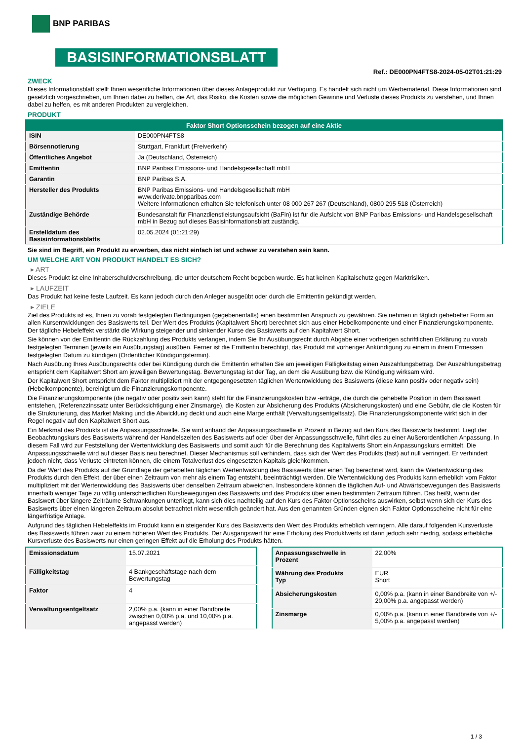BNP PARIBAS
BASISINFORMATIONSBLATT
Ref.: DE000PN4FTS8-2024-05-02T01:21:29
ZWECK
Dieses Informationsblatt stellt Ihnen wesentliche Informationen über dieses Anlageprodukt zur Verfügung. Es handelt sich nicht um Werbematerial. Diese Informationen sind gesetzlich vorgeschrieben, um Ihnen dabei zu helfen, die Art, das Risiko, die Kosten sowie die möglichen Gewinne und Verluste dieses Produkts zu verstehen, und Ihnen dabei zu helfen, es mit anderen Produkten zu vergleichen.
PRODUKT
| Faktor Short Optionsschein bezogen auf eine Aktie | |
| --- | --- |
| ISIN | DE000PN4FTS8 |
| Börsennotierung | Stuttgart, Frankfurt (Freiverkehr) |
| Öffentliches Angebot | Ja (Deutschland, Österreich) |
| Emittentin | BNP Paribas Emissions- und Handelsgesellschaft mbH |
| Garantin | BNP Paribas S.A. |
| Hersteller des Produkts | BNP Paribas Emissions- und Handelsgesellschaft mbH www.derivate.bnpparibas.com Weitere Informationen erhalten Sie telefonisch unter 08 000 267 267 (Deutschland), 0800 295 518 (Österreich) |
| Zuständige Behörde | Bundesanstalt für Finanzdienstleistungsaufsicht (BaFin) ist für die Aufsicht von BNP Paribas Emissions- und Handelsgesellschaft mbH in Bezug auf dieses Basisinformationsblatt zuständig. |
| Erstelldatum des Basisinformationsblatts | 02.05.2024 (01:21:29) |
Sie sind im Begriff, ein Produkt zu erwerben, das nicht einfach ist und schwer zu verstehen sein kann.
UM WELCHE ART VON PRODUKT HANDELT ES SICH?
▸ ART
Dieses Produkt ist eine Inhaberschuldverschreibung, die unter deutschem Recht begeben wurde. Es hat keinen Kapitalschutz gegen Marktrisiken.
▸ LAUFZEIT
Das Produkt hat keine feste Laufzeit. Es kann jedoch durch den Anleger ausgeübt oder durch die Emittentin gekündigt werden.
▸ ZIELE
Ziel des Produkts ist es, Ihnen zu vorab festgelegten Bedingungen (gegebenenfalls) einen bestimmten Anspruch zu gewähren. Sie nehmen in täglich gehebelter Form an allen Kursentwicklungen des Basiswerts teil. Der Wert des Produkts (Kapitalwert Short) berechnet sich aus einer Hebelkomponente und einer Finanzierungskomponente. Der tägliche Hebeleffekt verstärkt die Wirkung steigender und sinkender Kurse des Basiswerts auf den Kapitalwert Short.
Sie können von der Emittentin die Rückzahlung des Produkts verlangen, indem Sie Ihr Ausübungsrecht durch Abgabe einer vorherigen schriftlichen Erklärung zu vorab festgelegten Terminen (jeweils ein Ausübungstag) ausüben. Ferner ist die Emittentin berechtigt, das Produkt mit vorheriger Ankündigung zu einem in ihrem Ermessen festgelegten Datum zu kündigen (Ordentlicher Kündigungstermin).
Nach Ausübung Ihres Ausübungsrechts oder bei Kündigung durch die Emittentin erhalten Sie am jeweiligen Fälligkeitstag einen Auszahlungsbetrag. Der Auszahlungsbetrag entspricht dem Kapitalwert Short am jeweiligen Bewertungstag. Bewertungstag ist der Tag, an dem die Ausübung bzw. die Kündigung wirksam wird.
Der Kapitalwert Short entspricht dem Faktor multipliziert mit der entgegengesetzten täglichen Wertentwicklung des Basiswerts (diese kann positiv oder negativ sein) (Hebelkomponente), bereinigt um die Finanzierungskomponente.
Die Finanzierungskomponente (die negativ oder positiv sein kann) steht für die Finanzierungskosten bzw -erträge, die durch die gehebelte Position in dem Basiswert entstehen, (Referenzzinssatz unter Berücksichtigung einer Zinsmarge), die Kosten zur Absicherung des Produkts (Absicherungskosten) und eine Gebühr, die die Kosten für die Strukturierung, das Market Making und die Abwicklung deckt und auch eine Marge enthält (Verwaltungsentgeltsatz). Die Finanzierungskomponente wirkt sich in der Regel negativ auf den Kapitalwert Short aus.
Ein Merkmal des Produkts ist die Anpassungsschwelle. Sie wird anhand der Anpassungsschwelle in Prozent in Bezug auf den Kurs des Basiswerts bestimmt. Liegt der Beobachtungskurs des Basiswerts während der Handelszeiten des Basiswerts auf oder über der Anpassungsschwelle, führt dies zu einer Außerordentlichen Anpassung. In diesem Fall wird zur Feststellung der Wertentwicklung des Basiswerts und somit auch für die Berechnung des Kapitalwerts Short ein Anpassungskurs ermittelt. Die Anpassungsschwelle wird auf dieser Basis neu berechnet. Dieser Mechanismus soll verhindern, dass sich der Wert des Produkts (fast) auf null verringert. Er verhindert jedoch nicht, dass Verluste eintreten können, die einem Totalverlust des eingesetzten Kapitals gleichkommen.
Da der Wert des Produkts auf der Grundlage der gehebelten täglichen Wertentwicklung des Basiswerts über einen Tag berechnet wird, kann die Wertentwicklung des Produkts durch den Effekt, der über einen Zeitraum von mehr als einem Tag entsteht, beeinträchtigt werden. Die Wertentwicklung des Produkts kann erheblich vom Faktor multipliziert mit der Wertentwicklung des Basiswerts über denselben Zeitraum abweichen. Insbesondere können die täglichen Auf- und Abwärtsbewegungen des Basiswerts innerhalb weniger Tage zu völlig unterschiedlichen Kursbewegungen des Basiswerts und des Produkts über einen bestimmten Zeitraum führen. Das heißt, wenn der Basiswert über längere Zeiträume Schwankungen unterliegt, kann sich dies nachteilig auf den Kurs des Faktor Optionsscheins auswirken, selbst wenn sich der Kurs des Basiswerts über einen längeren Zeitraum absolut betrachtet nicht wesentlich geändert hat. Aus den genannten Gründen eignen sich Faktor Optionsscheine nicht für eine längerfristige Anlage.
Aufgrund des täglichen Hebeleffekts im Produkt kann ein steigender Kurs des Basiswerts den Wert des Produkts erheblich verringern. Alle darauf folgenden Kursverluste des Basiswerts führen zwar zu einem höheren Wert des Produkts. Der Ausgangswert für eine Erholung des Produktwerts ist dann jedoch sehr niedrig, sodass erhebliche Kursverluste des Basiswerts nur einen geringen Effekt auf die Erholung des Produkts hätten.
| Emissionsdatum | 15.07.2021 |
| Fälligkeitstag | 4 Bankgeschäftstage nach dem Bewertungstag |
| Faktor | 4 |
| Verwaltungsentgeltsatz | 2,00% p.a. (kann in einer Bandbreite zwischen 0,00% p.a. und 10,00% p.a. angepasst werden) |
| Anpassungsschwelle in Prozent | 22,00% |
| Währung des Produkts Typ | EUR Short |
| Absicherungskosten | 0,00% p.a. (kann in einer Bandbreite von +/- 20,00% p.a. angepasst werden) |
| Zinsmarge | 0,00% p.a. (kann in einer Bandbreite von +/- 5,00% p.a. angepasst werden) |
1 / 3